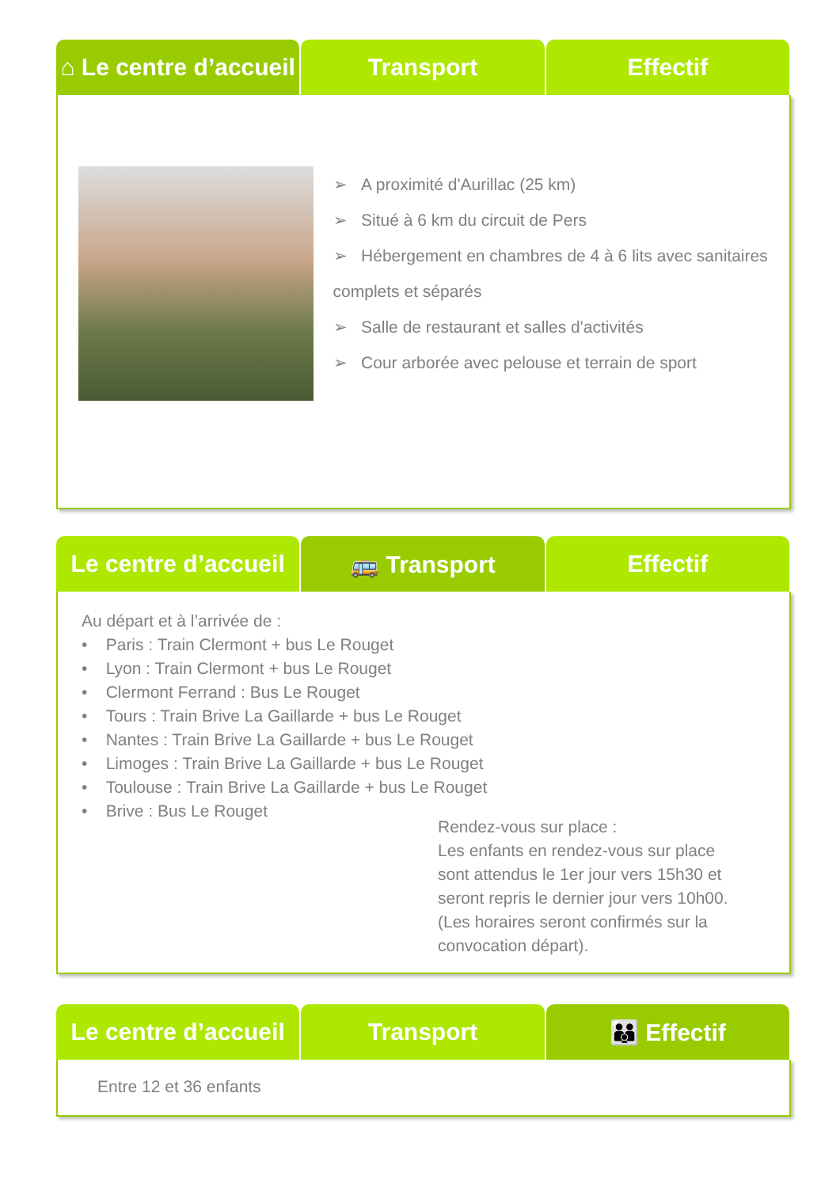⌂ Le centre d’accueil Transport Effectif
➢ A proximité d'Aurillac (25 km)
➢ Situé à 6 km du circuit de Pers
➢ Hébergement en chambres de 4 à 6 lits avec sanitaires complets et séparés
➢ Salle de restaurant et salles d'activités
➢ Cour arborée avec pelouse et terrain de sport
Le centre d’accueil 🚌 Transport Effectif
Au départ et à l’arrivée de :
• Paris : Train Clermont + bus Le Rouget
• Lyon : Train Clermont + bus Le Rouget
• Clermont Ferrand : Bus Le Rouget
• Tours : Train Brive La Gaillarde + bus Le Rouget
• Nantes : Train Brive La Gaillarde + bus Le Rouget
• Limoges : Train Brive La Gaillarde + bus Le Rouget
• Toulouse : Train Brive La Gaillarde + bus Le Rouget
• Brive : Bus Le Rouget
Rendez-vous sur place :
Les enfants en rendez-vous sur place sont attendus le 1er jour vers 15h30 et seront repris le dernier jour vers 10h00. (Les horaires seront confirmés sur la convocation départ).
Le centre d’accueil Transport 👪 Effectif
Entre 12 et 36 enfants